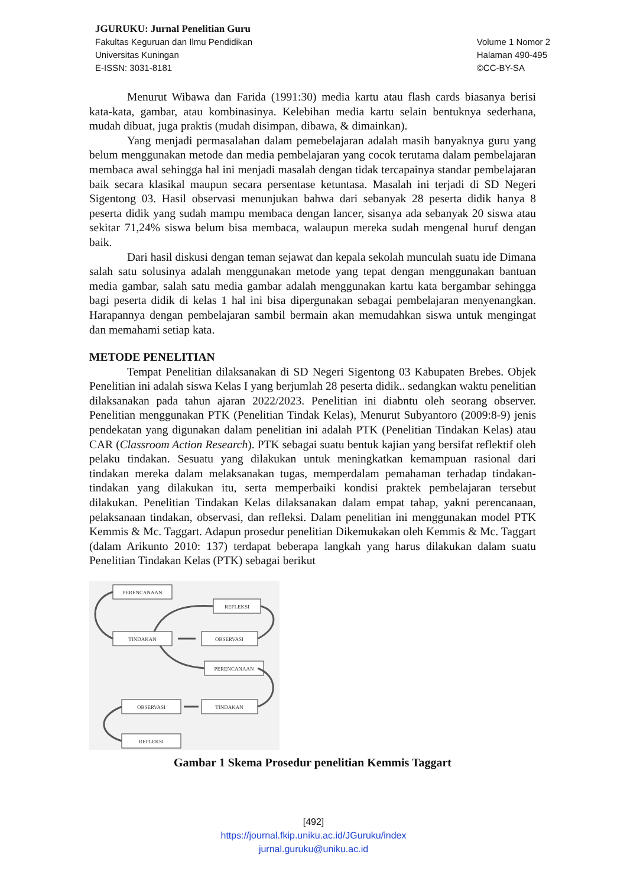JGURUKU: Jurnal Penelitian Guru
Fakultas Keguruan dan Ilmu Pendidikan
Universitas Kuningan
E-ISSN: 3031-8181
Volume 1 Nomor 2
Halaman 490-495
©CC-BY-SA
Menurut Wibawa dan Farida (1991:30) media kartu atau flash cards biasanya berisi kata-kata, gambar, atau kombinasinya. Kelebihan media kartu selain bentuknya sederhana, mudah dibuat, juga praktis (mudah disimpan, dibawa, & dimainkan).
Yang menjadi permasalahan dalam pemebelajaran adalah masih banyaknya guru yang belum menggunakan metode dan media pembelajaran yang cocok terutama dalam pembelajaran membaca awal sehingga hal ini menjadi masalah dengan tidak tercapainya standar pembelajaran baik secara klasikal maupun secara persentase ketuntasa. Masalah ini terjadi di SD Negeri Sigentong 03. Hasil observasi menunjukan bahwa dari sebanyak 28 peserta didik hanya 8 peserta didik yang sudah mampu membaca dengan lancer, sisanya ada sebanyak 20 siswa atau sekitar 71,24% siswa belum bisa membaca, walaupun mereka sudah mengenal huruf dengan baik.
Dari hasil diskusi dengan teman sejawat dan kepala sekolah munculah suatu ide Dimana salah satu solusinya adalah menggunakan metode yang tepat dengan menggunakan bantuan media gambar, salah satu media gambar adalah menggunakan kartu kata bergambar sehingga bagi peserta didik di kelas 1 hal ini bisa dipergunakan sebagai pembelajaran menyenangkan. Harapannya dengan pembelajaran sambil bermain akan memudahkan siswa untuk mengingat dan memahami setiap kata.
METODE PENELITIAN
Tempat Penelitian dilaksanakan di SD Negeri Sigentong 03 Kabupaten Brebes. Objek Penelitian ini adalah siswa Kelas I yang berjumlah 28 peserta didik.. sedangkan waktu penelitian dilaksanakan pada tahun ajaran 2022/2023. Penelitian ini diabntu oleh seorang observer. Penelitian menggunakan PTK (Penelitian Tindak Kelas), Menurut Subyantoro (2009:8-9) jenis pendekatan yang digunakan dalam penelitian ini adalah PTK (Penelitian Tindakan Kelas) atau CAR (Classroom Action Research). PTK sebagai suatu bentuk kajian yang bersifat reflektif oleh pelaku tindakan. Sesuatu yang dilakukan untuk meningkatkan kemampuan rasional dari tindakan mereka dalam melaksanakan tugas, memperdalam pemahaman terhadap tindakan-tindakan yang dilakukan itu, serta memperbaiki kondisi praktek pembelajaran tersebut dilakukan. Penelitian Tindakan Kelas dilaksanakan dalam empat tahap, yakni perencanaan, pelaksanaan tindakan, observasi, dan refleksi. Dalam penelitian ini menggunakan model PTK Kemmis & Mc. Taggart. Adapun prosedur penelitian Dikemukakan oleh Kemmis & Mc. Taggart (dalam Arikunto 2010: 137) terdapat beberapa langkah yang harus dilakukan dalam suatu Penelitian Tindakan Kelas (PTK) sebagai berikut
PERENCANAAN
REFLEKSI
TINDAKAN
OBSERVASI
PERENCANAAN
OBSERVASI
TINDAKAN
REFLEKSI
Gambar 1 Skema Prosedur penelitian Kemmis Taggart
[492]
https://journal.fkip.uniku.ac.id/JGuruku/index
jurnal.guruku@uniku.ac.id